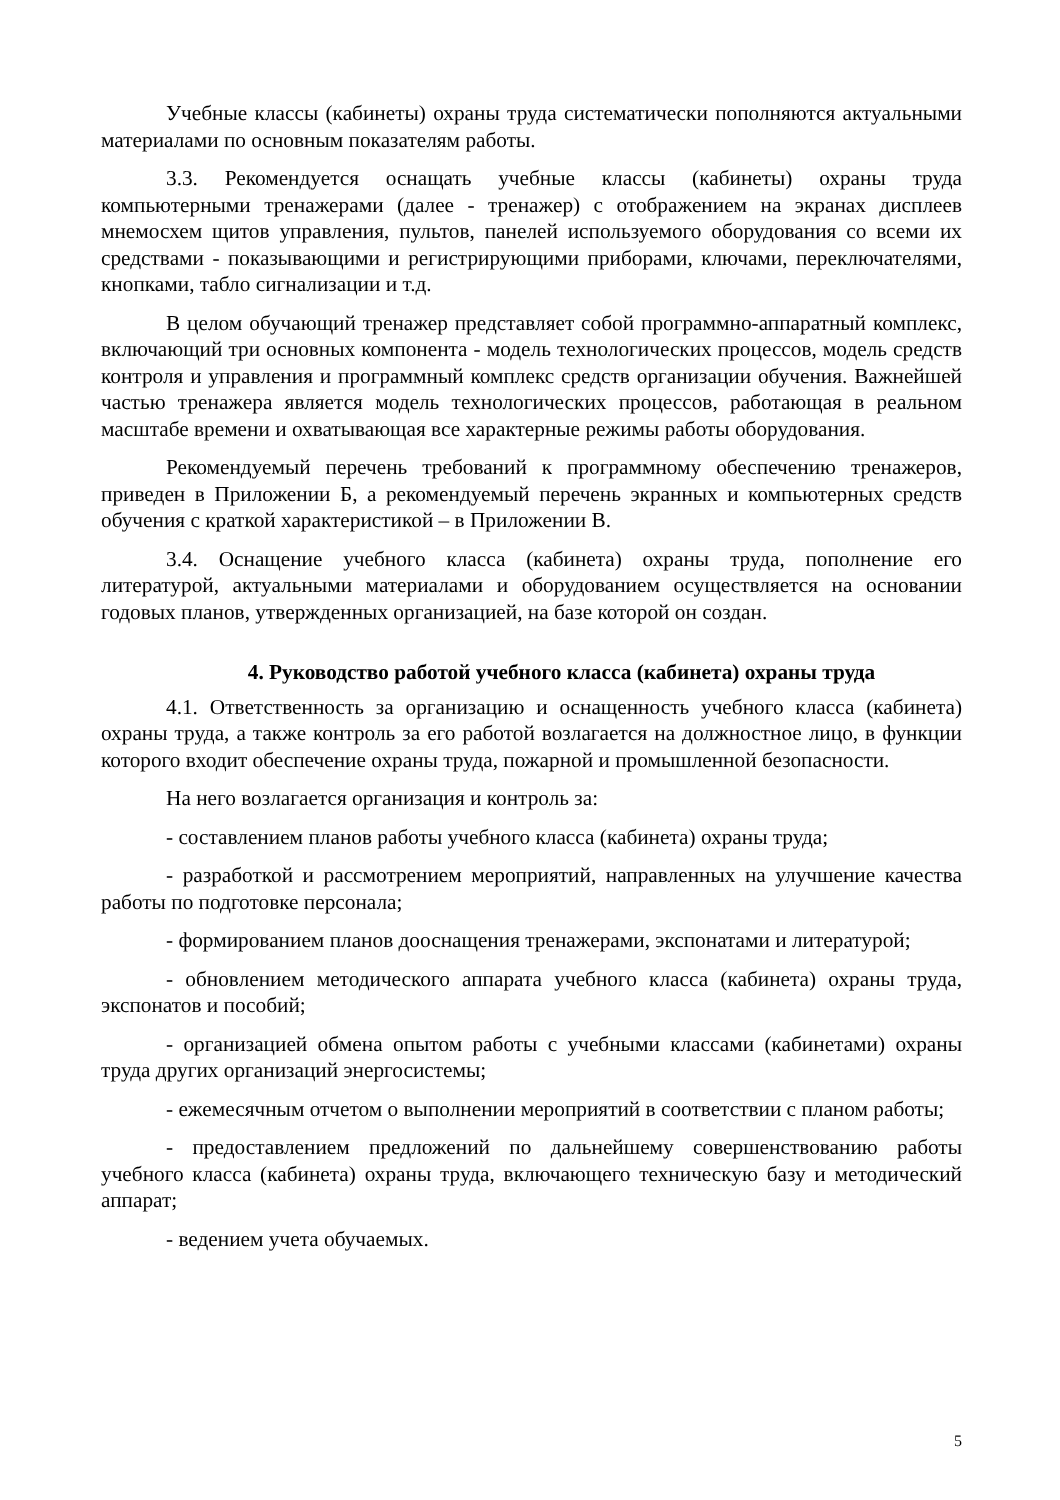Учебные классы (кабинеты) охраны труда систематически пополняются актуальными материалами по основным показателям работы.
3.3. Рекомендуется оснащать учебные классы (кабинеты) охраны труда компьютерными тренажерами (далее - тренажер) с отображением на экранах дисплеев мнемосхем щитов управления, пультов, панелей используемого оборудования со всеми их средствами - показывающими и регистрирующими приборами, ключами, переключателями, кнопками, табло сигнализации и т.д.
В целом обучающий тренажер представляет собой программно-аппаратный комплекс, включающий три основных компонента - модель технологических процессов, модель средств контроля и управления и программный комплекс средств организации обучения. Важнейшей частью тренажера является модель технологических процессов, работающая в реальном масштабе времени и охватывающая все характерные режимы работы оборудования.
Рекомендуемый перечень требований к программному обеспечению тренажеров, приведен в Приложении Б, а рекомендуемый перечень экранных и компьютерных средств обучения с краткой характеристикой – в Приложении В.
3.4. Оснащение учебного класса (кабинета) охраны труда, пополнение его литературой, актуальными материалами и оборудованием осуществляется на основании годовых планов, утвержденных организацией, на базе которой он создан.
4. Руководство работой учебного класса (кабинета) охраны труда
4.1. Ответственность за организацию и оснащенность учебного класса (кабинета) охраны труда, а также контроль за его работой возлагается на должностное лицо, в функции которого входит обеспечение охраны труда, пожарной и промышленной безопасности.
На него возлагается организация и контроль за:
- составлением планов работы учебного класса (кабинета) охраны труда;
- разработкой и рассмотрением мероприятий, направленных на улучшение качества работы по подготовке персонала;
- формированием планов дооснащения тренажерами, экспонатами и литературой;
- обновлением методического аппарата учебного класса (кабинета) охраны труда, экспонатов и пособий;
- организацией обмена опытом работы с учебными классами (кабинетами) охраны труда других организаций энергосистемы;
- ежемесячным отчетом о выполнении мероприятий в соответствии с планом работы;
- предоставлением предложений по дальнейшему совершенствованию работы учебного класса (кабинета) охраны труда, включающего техническую базу и методический аппарат;
- ведением учета обучаемых.
5